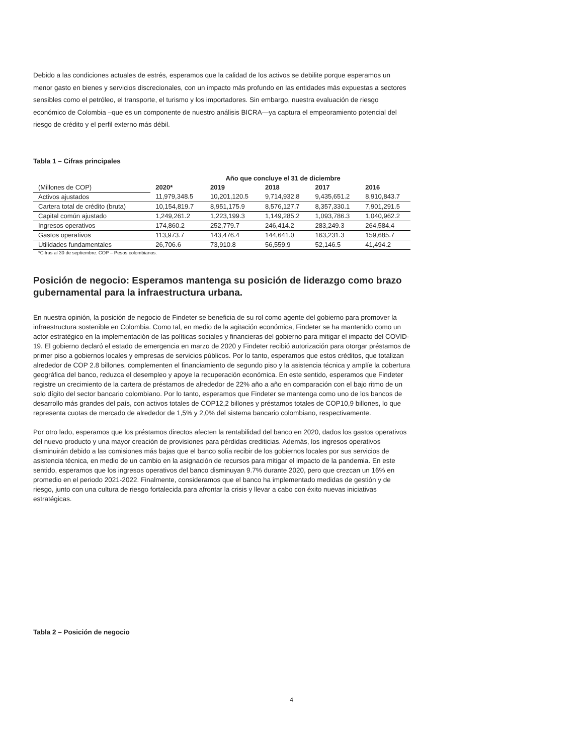Debido a las condiciones actuales de estrés, esperamos que la calidad de los activos se debilite porque esperamos un menor gasto en bienes y servicios discrecionales, con un impacto más profundo en las entidades más expuestas a sectores sensibles como el petróleo, el transporte, el turismo y los importadores. Sin embargo, nuestra evaluación de riesgo económico de Colombia –que es un componente de nuestro análisis BICRA—ya captura el empeoramiento potencial del riesgo de crédito y el perfil externo más débil.
Tabla 1 – Cifras principales
| | Año que concluye el 31 de diciembre | | | | |
| --- | --- | --- | --- | --- | --- |
| (Millones de COP) | 2020* | 2019 | 2018 | 2017 | 2016 |
| Activos ajustados | 11,979,348.5 | 10,201,120.5 | 9,714,932.8 | 9,435,651.2 | 8,910,843.7 |
| Cartera total de crédito (bruta) | 10,154,819.7 | 8,951,175.9 | 8,576,127.7 | 8,357,330.1 | 7,901,291.5 |
| Capital común ajustado | 1,249,261.2 | 1,223,199.3 | 1,149,285.2 | 1,093,786.3 | 1,040,962.2 |
| Ingresos operativos | 174,860.2 | 252,779.7 | 246,414.2 | 283,249.3 | 264,584.4 |
| Gastos operativos | 113,973.7 | 143,476.4 | 144,641.0 | 163,231.3 | 159,685.7 |
| Utilidades fundamentales | 26,706.6 | 73,910.8 | 56,559.9 | 52,146.5 | 41,494.2 |
*Cifras al 30 de septiembre. COP – Pesos colombianos.
Posición de negocio: Esperamos mantenga su posición de liderazgo como brazo gubernamental para la infraestructura urbana.
En nuestra opinión, la posición de negocio de Findeter se beneficia de su rol como agente del gobierno para promover la infraestructura sostenible en Colombia. Como tal, en medio de la agitación económica, Findeter se ha mantenido como un actor estratégico en la implementación de las políticas sociales y financieras del gobierno para mitigar el impacto del COVID-19. El gobierno declaró el estado de emergencia en marzo de 2020 y Findeter recibió autorización para otorgar préstamos de primer piso a gobiernos locales y empresas de servicios públicos. Por lo tanto, esperamos que estos créditos, que totalizan alrededor de COP 2.8 billones, complementen el financiamiento de segundo piso y la asistencia técnica y amplíe la cobertura geográfica del banco, reduzca el desempleo y apoye la recuperación económica. En este sentido, esperamos que Findeter registre un crecimiento de la cartera de préstamos de alrededor de 22% año a año en comparación con el bajo ritmo de un solo dígito del sector bancario colombiano. Por lo tanto, esperamos que Findeter se mantenga como uno de los bancos de desarrollo más grandes del país, con activos totales de COP12,2 billones y préstamos totales de COP10,9 billones, lo que representa cuotas de mercado de alrededor de 1,5% y 2,0% del sistema bancario colombiano, respectivamente.
Por otro lado, esperamos que los préstamos directos afecten la rentabilidad del banco en 2020, dados los gastos operativos del nuevo producto y una mayor creación de provisiones para pérdidas crediticias. Además, los ingresos operativos disminuirán debido a las comisiones más bajas que el banco solía recibir de los gobiernos locales por sus servicios de asistencia técnica, en medio de un cambio en la asignación de recursos para mitigar el impacto de la pandemia. En este sentido, esperamos que los ingresos operativos del banco disminuyan 9.7% durante 2020, pero que crezcan un 16% en promedio en el periodo 2021-2022. Finalmente, consideramos que el banco ha implementado medidas de gestión y de riesgo, junto con una cultura de riesgo fortalecida para afrontar la crisis y llevar a cabo con éxito nuevas iniciativas estratégicas.
Tabla 2 – Posición de negocio
4